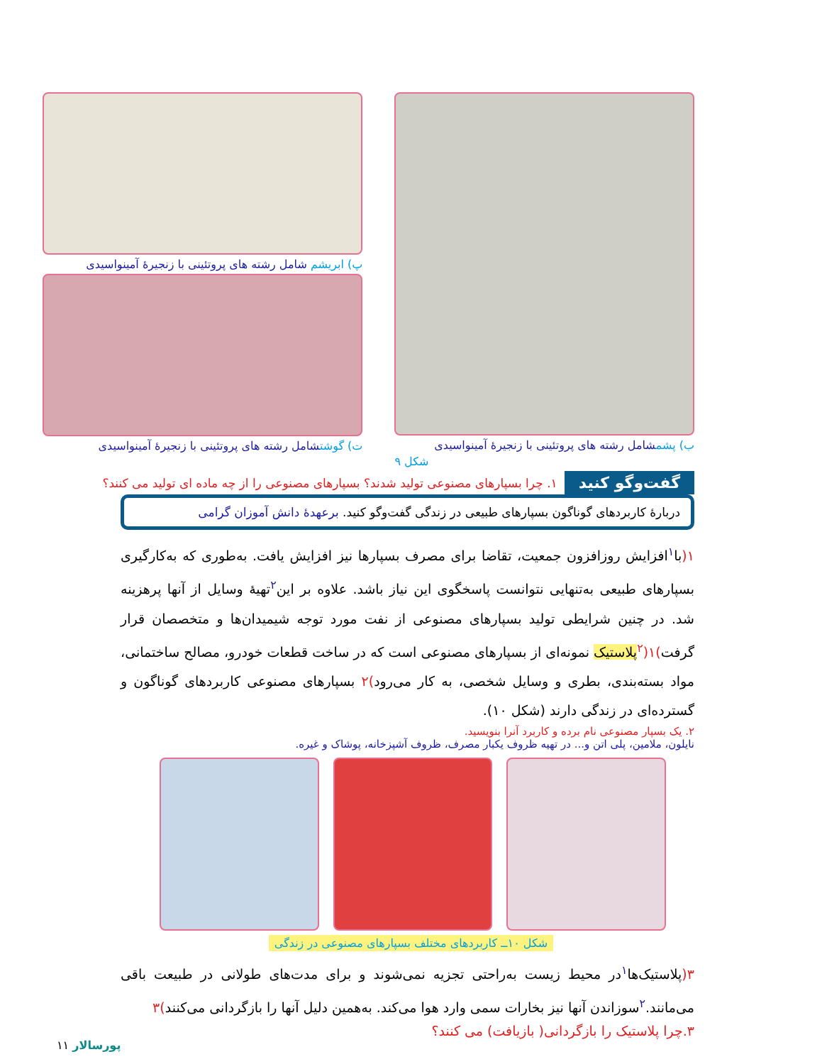ب) پشمشامل رشته های پروتئینی با زنجیرۀ آمینواسیدی
شکل ۹
پ) ابریشم شامل رشته های پروتئینی با زنجیرۀ آمینواسیدی
ت) گوشتشامل رشته های پروتئینی با زنجیرۀ آمینواسیدی
گفت‌وگو کنید ۱. چرا بسپارهای مصنوعی تولید شدند؟ بسپارهای مصنوعی را از چه ماده ای تولید می کنند؟
دربارهٔ کاربردهای گوناگون بسپارهای طبیعی در زندگی گفت‌وگو کنید. برعهدۀ دانش آموزان گرامی
۱(با<sup>۱</sup>افزایش روزافزون جمعیت، تقاضا برای مصرف بسپارها نیز افزایش یافت. به‌طوری که به‌کارگیری بسپارهای طبیعی به‌تنهایی نتوانست پاسخگوی این نیاز باشد. علاوه بر این<sup>۲</sup>تهیهٔ وسایل از آنها پرهزینه شد. در چنین شرایطی تولید بسپارهای مصنوعی از نفت مورد توجه شیمیدان‌ها و متخصصان قرار گرفت)۱(<sup>۲</sup>پلاستیک نمونه‌ای از بسپارهای مصنوعی است که در ساخت قطعات خودرو، مصالح ساختمانی، مواد بسته‌بندی، بطری و وسایل شخصی، به کار می‌رود)۲ بسپارهای مصنوعی کاربردهای گوناگون و گسترده‌ای در زندگی دارند (شکل ۱۰).
۲. یک بسپار مصنوعی نام برده و کاربرد آنرا بنویسید.
نایلون، ملامین، پلی اتن و... در تهیه ظروف یکبار مصرف، ظروف آشپزخانه، پوشاک و غیره.
شکل ۱۰ــ کاربردهای مختلف بسپارهای مصنوعی در زندگی
۳(پلاستیک‌ها<sup>۱</sup>در محیط زیست به‌راحتی تجزیه نمی‌شوند و برای مدت‌های طولانی در طبیعت باقی می‌مانند.<sup>۲</sup>سوزاندن آنها نیز بخارات سمی وارد هوا می‌کند. به‌همین دلیل آنها را بازگردانی می‌کنند)۳
۳.چرا پلاستیک را بازگردانی( بازیافت) می کنند؟
پورسالار ۱۱